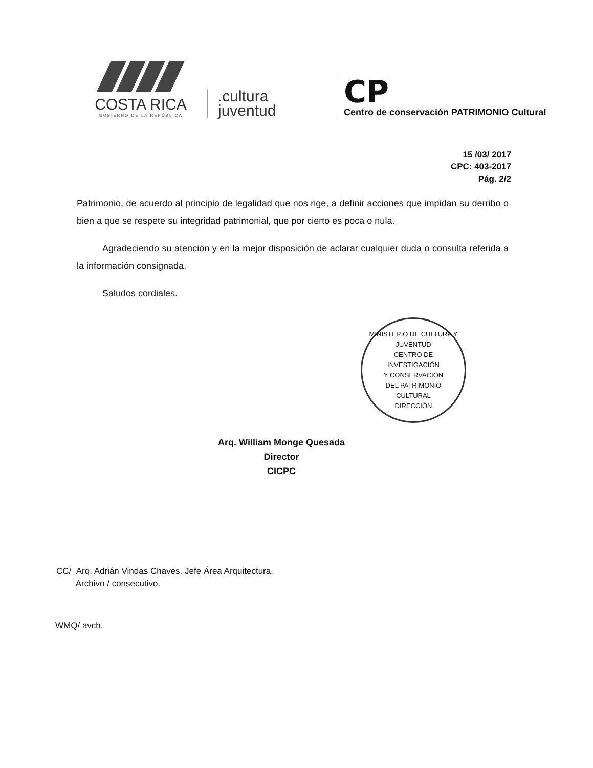COSTA RICA
GOBIERNO DE LA REPÚBLICA
.cultura
juventud
CP
Centro de conservación PATRIMONIO Cultural
15 /03/ 2017
CPC: 403-2017
Pág. 2/2
Patrimonio, de acuerdo al principio de legalidad que nos rige, a definir acciones que impidan su derribo o bien a que se respete su integridad patrimonial, que por cierto es poca o nula.
Agradeciendo su atención y en la mejor disposición de aclarar cualquier duda o consulta referida a la información consignada.
Saludos cordiales.
MINISTERIO DE CULTURA Y JUVENTUD
CENTRO DE
INVESTIGACIÓN
Y CONSERVACIÓN
DEL PATRIMONIO
CULTURAL
DIRECCIÓN
Arq. William Monge Quesada
Director
CICPC
CC/ Arq. Adrián Vindas Chaves. Jefe Área Arquitectura.
Archivo / consecutivo.
WMQ/ avch.